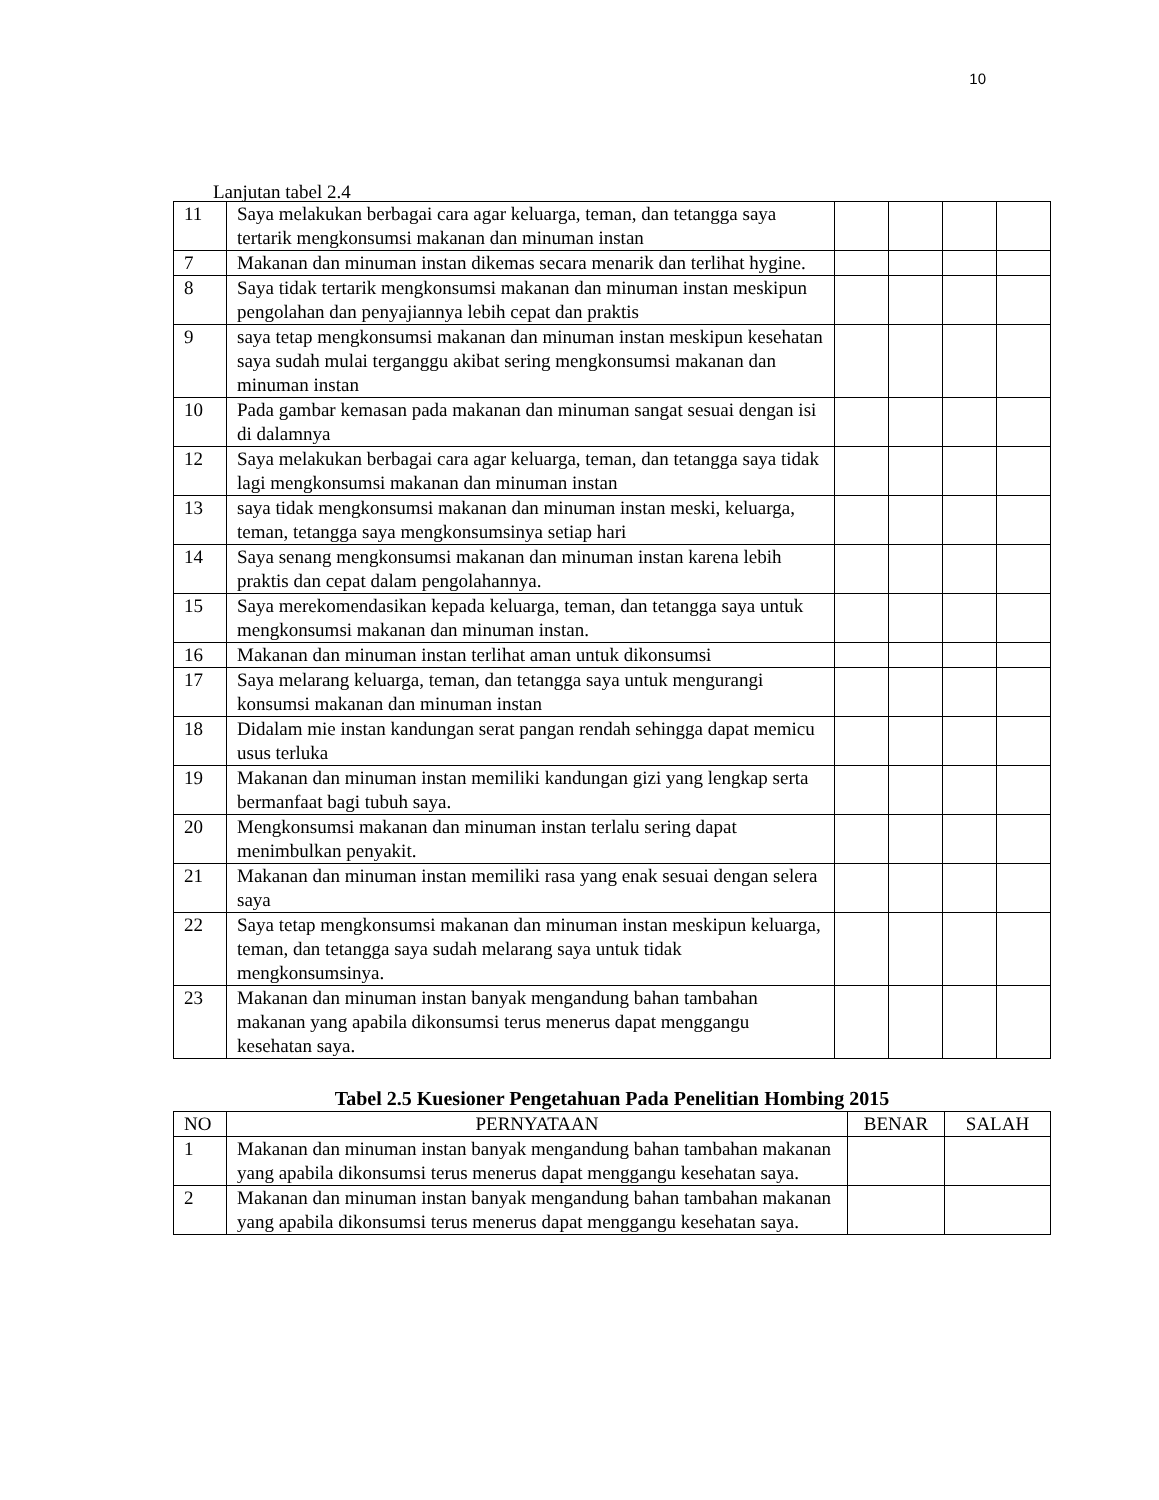10
Lanjutan tabel 2.4
| 11 | Saya melakukan berbagai cara agar keluarga, teman, dan tetangga saya tertarik mengkonsumsi makanan dan minuman instan | | | | |
| 7 | Makanan dan minuman instan dikemas secara menarik dan terlihat hygine. | | | | |
| 8 | Saya tidak tertarik mengkonsumsi makanan dan minuman instan meskipun pengolahan dan penyajiannya lebih cepat dan praktis | | | | |
| 9 | saya tetap mengkonsumsi makanan dan minuman instan meskipun kesehatan saya sudah mulai terganggu akibat sering mengkonsumsi makanan dan minuman instan | | | | |
| 10 | Pada gambar kemasan pada makanan dan minuman sangat sesuai dengan isi di dalamnya | | | | |
| 12 | Saya melakukan berbagai cara agar keluarga, teman, dan tetangga saya tidak lagi mengkonsumsi makanan dan minuman instan | | | | |
| 13 | saya tidak mengkonsumsi makanan dan minuman instan meski, keluarga, teman, tetangga saya mengkonsumsinya setiap hari | | | | |
| 14 | Saya senang mengkonsumsi makanan dan minuman instan karena lebih praktis dan cepat dalam pengolahannya. | | | | |
| 15 | Saya merekomendasikan kepada keluarga, teman, dan tetangga saya untuk mengkonsumsi makanan dan minuman instan. | | | | |
| 16 | Makanan dan minuman instan terlihat aman untuk dikonsumsi | | | | |
| 17 | Saya melarang keluarga, teman, dan tetangga saya untuk mengurangi konsumsi makanan dan minuman instan | | | | |
| 18 | Didalam mie instan kandungan serat pangan rendah sehingga dapat memicu usus terluka | | | | |
| 19 | Makanan dan minuman instan memiliki kandungan gizi yang lengkap serta bermanfaat bagi tubuh saya. | | | | |
| 20 | Mengkonsumsi makanan dan minuman instan terlalu sering dapat menimbulkan penyakit. | | | | |
| 21 | Makanan dan minuman instan memiliki rasa yang enak sesuai dengan selera saya | | | | |
| 22 | Saya tetap mengkonsumsi makanan dan minuman instan meskipun keluarga, teman, dan tetangga saya sudah melarang saya untuk tidak mengkonsumsinya. | | | | |
| 23 | Makanan dan minuman instan banyak mengandung bahan tambahan makanan yang apabila dikonsumsi terus menerus dapat menggangu kesehatan saya. | | | | |
Tabel 2.5 Kuesioner Pengetahuan Pada Penelitian Hombing 2015
| NO | PERNYATAAN | BENAR | SALAH |
| --- | --- | --- | --- |
| 1 | Makanan dan minuman instan banyak mengandung bahan tambahan makanan yang apabila dikonsumsi terus menerus dapat menggangu kesehatan saya. | | |
| 2 | Makanan dan minuman instan banyak mengandung bahan tambahan makanan yang apabila dikonsumsi terus menerus dapat menggangu kesehatan saya. | | |